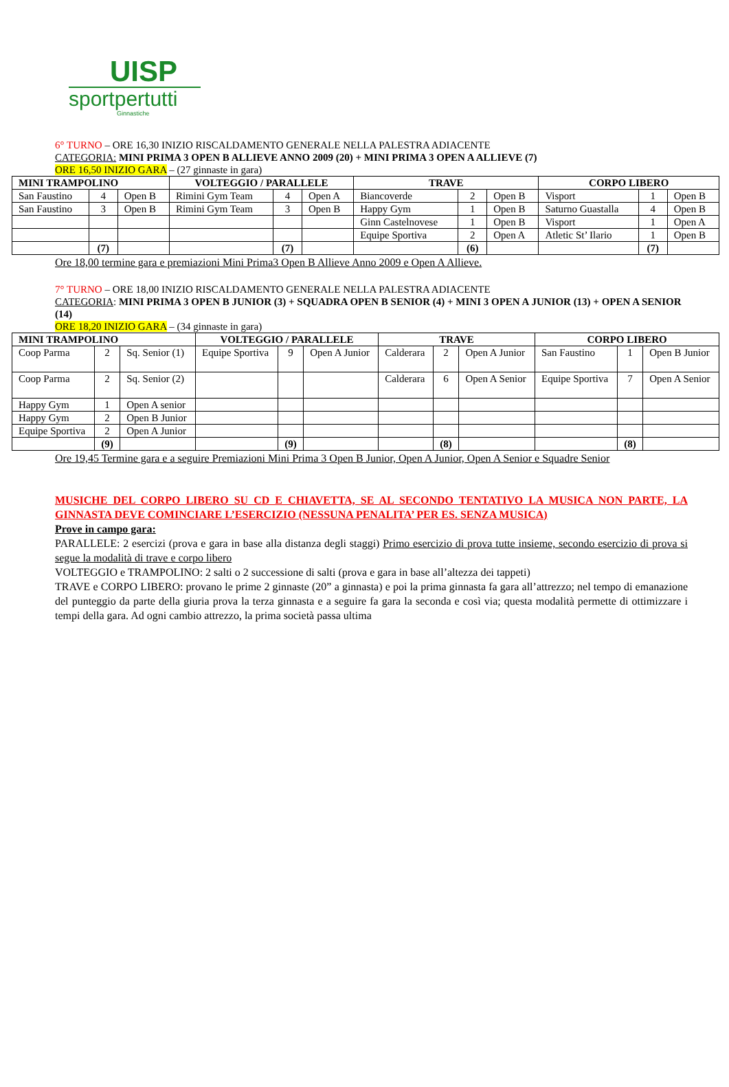UISP
sportpertutti
Ginnastiche
6° TURNO – ORE 16,30 INIZIO RISCALDAMENTO GENERALE NELLA PALESTRA ADIACENTE
CATEGORIA: MINI PRIMA 3 OPEN B ALLIEVE ANNO 2009 (20) + MINI PRIMA 3 OPEN A ALLIEVE (7)
ORE 16,50 INIZIO GARA – (27 ginnaste in gara)
| MINI TRAMPOLINO | | | VOLTEGGIO / PARALLELE | | | TRAVE | | | CORPO LIBERO | | |
| --- | --- | --- | --- | --- | --- | --- | --- | --- | --- | --- | --- |
| San Faustino | 4 | Open B | Rimini Gym Team | 4 | Open A | Biancoverde | 2 | Open B | Visport | 1 | Open B |
| San Faustino | 3 | Open B | Rimini Gym Team | 3 | Open B | Happy Gym | 1 | Open B | Saturno Guastalla | 4 | Open B |
| | | | | | | Ginn Castelnovese | 1 | Open B | Visport | 1 | Open A |
| | | | | | | Equipe Sportiva | 2 | Open A | Atletic St’ Ilario | 1 | Open B |
| | (7) | | | (7) | | | (6) | | | (7) | |
Ore 18,00 termine gara e premiazioni Mini Prima3 Open B Allieve Anno 2009 e Open A Allieve.
7° TURNO – ORE 18,00 INIZIO RISCALDAMENTO GENERALE NELLA PALESTRA ADIACENTE
CATEGORIA: MINI PRIMA 3 OPEN B JUNIOR (3) + SQUADRA OPEN B SENIOR (4) + MINI 3 OPEN A JUNIOR (13) + OPEN A SENIOR (14)
ORE 18,20 INIZIO GARA – (34 ginnaste in gara)
| MINI TRAMPOLINO | | | VOLTEGGIO / PARALLELE | | | TRAVE | | | CORPO LIBERO | | |
| --- | --- | --- | --- | --- | --- | --- | --- | --- | --- | --- | --- |
| Coop Parma | 2 | Sq. Senior (1) | Equipe Sportiva | 9 | Open A Junior | Calderara | 2 | Open A Junior | San Faustino | 1 | Open B Junior |
| Coop Parma | 2 | Sq. Senior (2) | | | | Calderara | 6 | Open A Senior | Equipe Sportiva | 7 | Open A Senior |
| Happy Gym | 1 | Open A senior | | | | | | | | | |
| Happy Gym | 2 | Open B Junior | | | | | | | | | |
| Equipe Sportiva | 2 | Open A Junior | | | | | | | | | |
| | (9) | | | (9) | | | (8) | | | (8) | |
Ore 19,45 Termine gara e a seguire Premiazioni Mini Prima 3 Open B Junior, Open A Junior, Open A Senior e Squadre Senior
MUSICHE DEL CORPO LIBERO SU CD E CHIAVETTA, SE AL SECONDO TENTATIVO LA MUSICA NON PARTE, LA GINNASTA DEVE COMINCIARE L’ESERCIZIO (NESSUNA PENALITA’ PER ES. SENZA MUSICA)
Prove in campo gara:
PARALLELE: 2 esercizi (prova e gara in base alla distanza degli staggi) Primo esercizio di prova tutte insieme, secondo esercizio di prova si segue la modalità di trave e corpo libero
VOLTEGGIO e TRAMPOLINO: 2 salti o 2 successione di salti (prova e gara in base all’altezza dei tappeti)
TRAVE e CORPO LIBERO: provano le prime 2 ginnaste (20” a ginnasta) e poi la prima ginnasta fa gara all’attrezzo; nel tempo di emanazione del punteggio da parte della giuria prova la terza ginnasta e a seguire fa gara la seconda e così via; questa modalità permette di ottimizzare i tempi della gara. Ad ogni cambio attrezzo, la prima società passa ultima